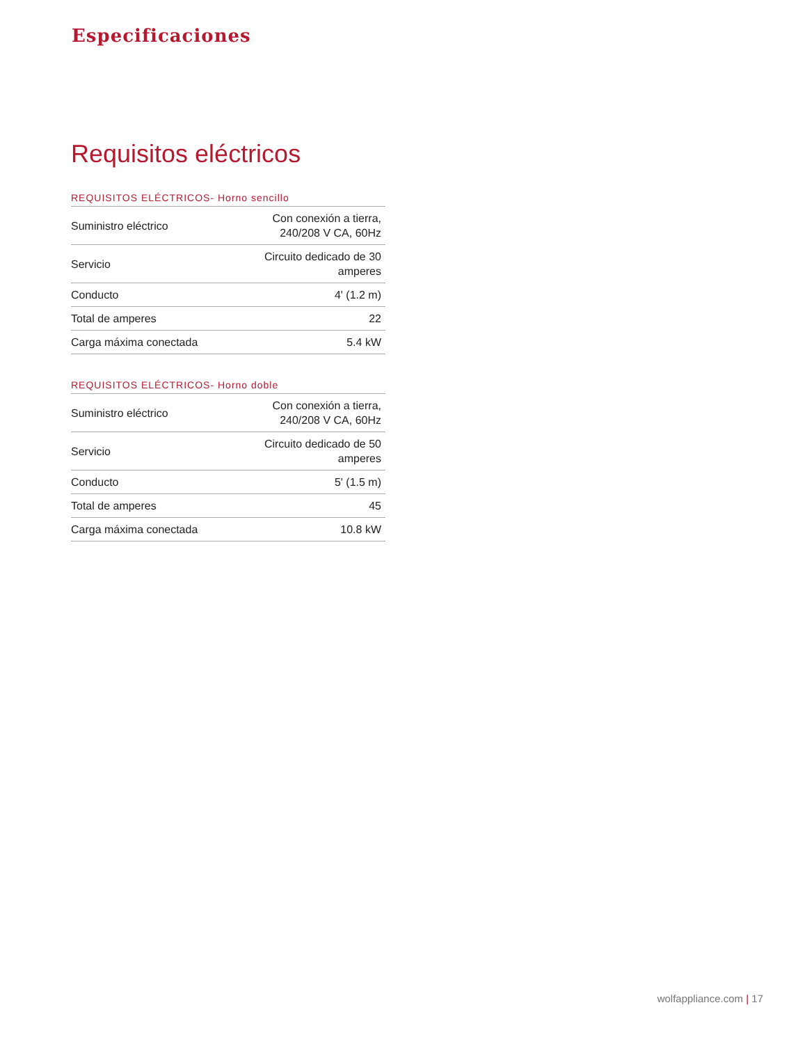Especificaciones
Requisitos eléctricos
REQUISITOS ELÉCTRICOS- Horno sencillo
| Suministro eléctrico | Con conexión a tierra, 240/208 V CA, 60Hz |
| Servicio | Circuito dedicado de 30 amperes |
| Conducto | 4' (1.2 m) |
| Total de amperes | 22 |
| Carga máxima conectada | 5.4 kW |
REQUISITOS ELÉCTRICOS- Horno doble
| Suministro eléctrico | Con conexión a tierra, 240/208 V CA, 60Hz |
| Servicio | Circuito dedicado de 50 amperes |
| Conducto | 5' (1.5 m) |
| Total de amperes | 45 |
| Carga máxima conectada | 10.8 kW |
wolfappliance.com | 17